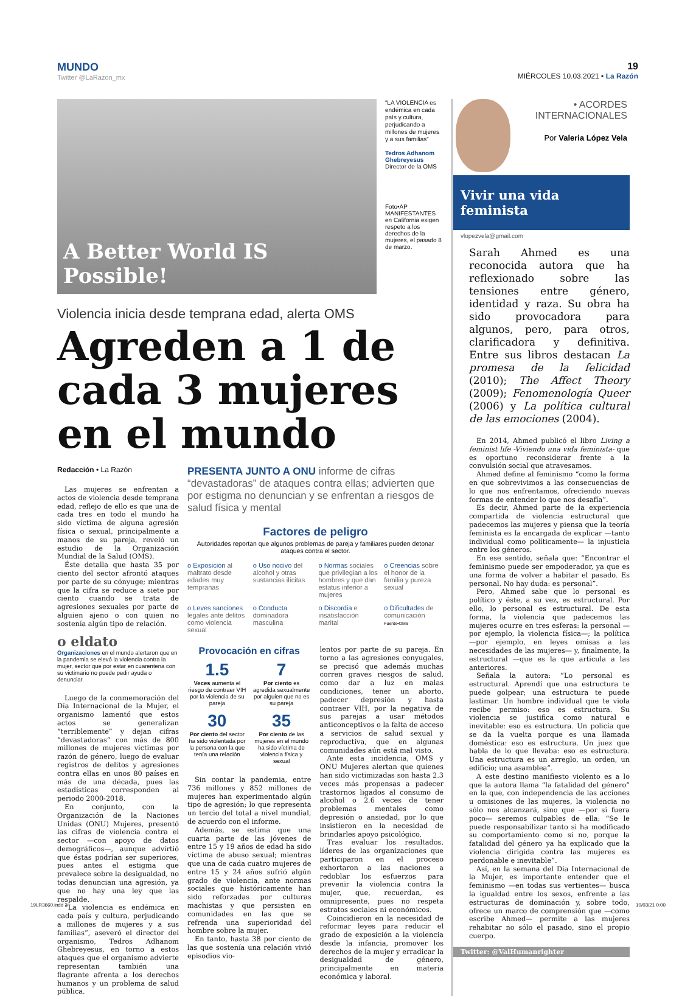MUNDO
Twitter @LaRazon_mx
19
MIÉRCOLES 10.03.2021 • La Razón
A Better World IS Possible!
“LA VIOLENCIA es endémica en cada país y cultura, perjudicando a millones de mujeres y a sus familias”
Tedros Adhanom Ghebreyesus
Director de la OMS
Foto•AP
MANIFESTANTES en California exigen respeto a los derechos de la mujeres, el pasado 8 de marzo.
Violencia inicia desde temprana edad, alerta OMS
Agreden a 1 de cada 3 mujeres en el mundo
Redacción • La Razón
Las mujeres se enfrentan a actos de violencia desde temprana edad, reflejo de ello es que una de cada tres en todo el mundo ha sido víctima de alguna agresión física o sexual, principalmente a manos de su pareja, reveló un estudio de la Organización Mundial de la Salud (OMS).
Éste detalla que hasta 35 por ciento del sector afrontó ataques por parte de su cónyuge; mientras que la cifra se reduce a siete por ciento cuando se trata de agresiones sexuales por parte de alguien ajeno o con quien no sostenía algún tipo de relación.
o eldato
Organizaciones en el mundo alertaron que en la pandemia se elevó la violencia contra la mujer, sector que por estar en cuarentena con su victimario no puede pedir ayuda o denunciar.
Luego de la conmemoración del Día Internacional de la Mujer, el organismo lamentó que estos actos se generalizan “terriblemente” y dejan cifras “devastadoras” con más de 800 millones de mujeres víctimas por razón de género, luego de evaluar registros de delitos y agresiones contra ellas en unos 80 países en más de una década, pues las estadísticas corresponden al periodo 2000-2018.
En conjunto, con la Organización de la Naciones Unidas (ONU) Mujeres, presentó las cifras de violencia contra el sector —con apoyo de datos demográficos—, aunque advirtió que éstas podrían ser superiores, pues antes el estigma que prevalece sobre la desigualdad, no todas denuncian una agresión, ya que no hay una ley que las respalde.
“La violencia es endémica en cada país y cultura, perjudicando a millones de mujeres y a sus familias”, aseveró el director del organismo, Tedros Adhanom Ghebreyesus, en torno a estos ataques que el organismo advierte representan también una flagrante afrenta a los derechos humanos y un problema de salud pública.
PRESENTA JUNTO A ONU informe de cifras “devastadoras” de ataques contra ellas; advierten que por estigma no denuncian y se enfrentan a riesgos de salud física y mental
Factores de peligro
Autoridades reportan que algunos problemas de pareja y familiares pueden detonar ataques contra el sector.
o Exposición al maltrato desde edades muy tempranas
o Uso nocivo del alcohol y otras sustancias ilícitas
o Normas sociales que privilegian a los hombres y que dan estatus inferior a mujeres
o Creencias sobre el honor de la familia y pureza sexual
o Leves sanciones legales ante delitos como violencia sexual
o Conducta dominadora masculina
o Discordia e insatisfacción marital
o Dificultades de comunicación
Fuente•OMS
Provocación en cifras
1.5
Veces aumenta el riesgo de contraer VIH por la violencia de su pareja
7
Por ciento es agredida sexualmente por alguien que no es su pareja
30
Por ciento del sector ha sido violentada por la persona con la que tenía una relación
35
Por ciento de las mujeres en el mundo ha sido víctima de violencia física y sexual
Sin contar la pandemia, entre 736 millones y 852 millones de mujeres han experimentado algún tipo de agresión; lo que representa un tercio del total a nivel mundial, de acuerdo con el informe.
Además, se estima que una cuarta parte de las jóvenes de entre 15 y 19 años de edad ha sido víctima de abuso sexual; mientras que una de cada cuatro mujeres de entre 15 y 24 años sufrió algún grado de violencia, ante normas sociales que históricamente han sido reforzadas por culturas machistas y que persisten en comunidades en las que se refrenda una superioridad del hombre sobre la mujer.
En tanto, hasta 38 por ciento de las que sostenía una relación vivió episodios vio-
lentos por parte de su pareja. En torno a las agresiones conyugales, se precisó que además muchas corren graves riesgos de salud, como dar a luz en malas condiciones, tener un aborto, padecer depresión y hasta contraer VIH, por la negativa de sus parejas a usar métodos anticonceptivos o la falta de acceso a servicios de salud sexual y reproductiva, que en algunas comunidades aún está mal visto.
Ante esta incidencia, OMS y ONU Mujeres alertan que quienes han sido victimizadas son hasta 2.3 veces más propensas a padecer trastornos ligados al consumo de alcohol o 2.6 veces de tener problemas mentales como depresión o ansiedad, por lo que insistieron en la necesidad de brindarles apoyo psicológico.
Tras evaluar los resultados, líderes de las organizaciones que participaron en el proceso exhortaron a las naciones a redoblar los esfuerzos para prevenir la violencia contra la mujer, que, recuerdan, es omnipresente, pues no respeta estratos sociales ni económicos.
Coincidieron en la necesidad de reformar leyes para reducir el grado de exposición a la violencia desde la infancia, promover los derechos de la mujer y erradicar la desigualdad de género, principalmente en materia económica y laboral.
• ACORDES
INTERNACIONALES
Por Valeria López Vela
Vivir una vida feminista
vlopezvela@gmail.com
Sarah Ahmed es una reconocida autora que ha reflexionado sobre las tensiones entre género, identidad y raza. Su obra ha sido provocadora para algunos, pero, para otros, clarificadora y definitiva. Entre sus libros destacan La promesa de la felicidad (2010); The Affect Theory (2009); Fenomenología Queer (2006) y La política cultural de las emociones (2004).
En 2014, Ahmed publicó el libro Living a feminist life -Viviendo una vida feminista- que es oportuno reconsiderar frente a la convulsión social que atravesamos.
Ahmed define al feminismo “como la forma en que sobrevivimos a las consecuencias de lo que nos enfrentamos, ofreciendo nuevas formas de entender lo que nos desafía”.
Es decir, Ahmed parte de la experiencia compartida de violencia estructural que padecemos las mujeres y piensa que la teoría feminista es la encargada de explicar —tanto individual como políticamente— la injusticia entre los géneros.
En ese sentido, señala que: “Encontrar el feminismo puede ser empoderador, ya que es una forma de volver a habitar el pasado. Es personal. No hay duda: es personal”.
Pero, Ahmed sabe que lo personal es político y éste, a su vez, es estructural. Por ello, lo personal es estructural. De esta forma, la violencia que padecemos las mujeres ocurre en tres esferas: la personal —por ejemplo, la violencia física—; la política —por ejemplo, en leyes omisas a las necesidades de las mujeres— y, finalmente, la estructural —que es la que articula a las anteriores.
Señala la autora: “Lo personal es estructural. Aprendí que una estructura te puede golpear; una estructura te puede lastimar. Un hombre individual que te viola recibe permiso: eso es estructura. Su violencia se justifica como natural e inevitable: eso es estructura. Un policía que se da la vuelta porque es una llamada doméstica: eso es estructura. Un juez que habla de lo que llevaba: eso es estructura. Una estructura es un arreglo, un orden, un edificio; una asamblea”.
A este destino manifiesto violento es a lo que la autora llama “la fatalidad del género” en la que, con independencia de las acciones u omisiones de las mujeres, la violencia no sólo nos alcanzará, sino que —por si fuera poco— seremos culpables de ella: “Se le puede responsabilizar tanto si ha modificado su comportamiento como si no, porque la fatalidad del género ya ha explicado que la violencia dirigida contra las mujeres es perdonable e inevitable”.
Así, en la semana del Día Internacional de la Mujer, es importante entender que el feminismo —en todas sus vertientes— busca la igualdad entre los sexos, enfrente a las estructuras de dominación y, sobre todo, ofrece un marco de comprensión que —como escribe Ahmed— permite a las mujeres rehabitar no sólo el pasado, sino el propio cuerpo.
Twitter: @ValHumanrighter
19LR3660.indd 3 10/03/21 0:00